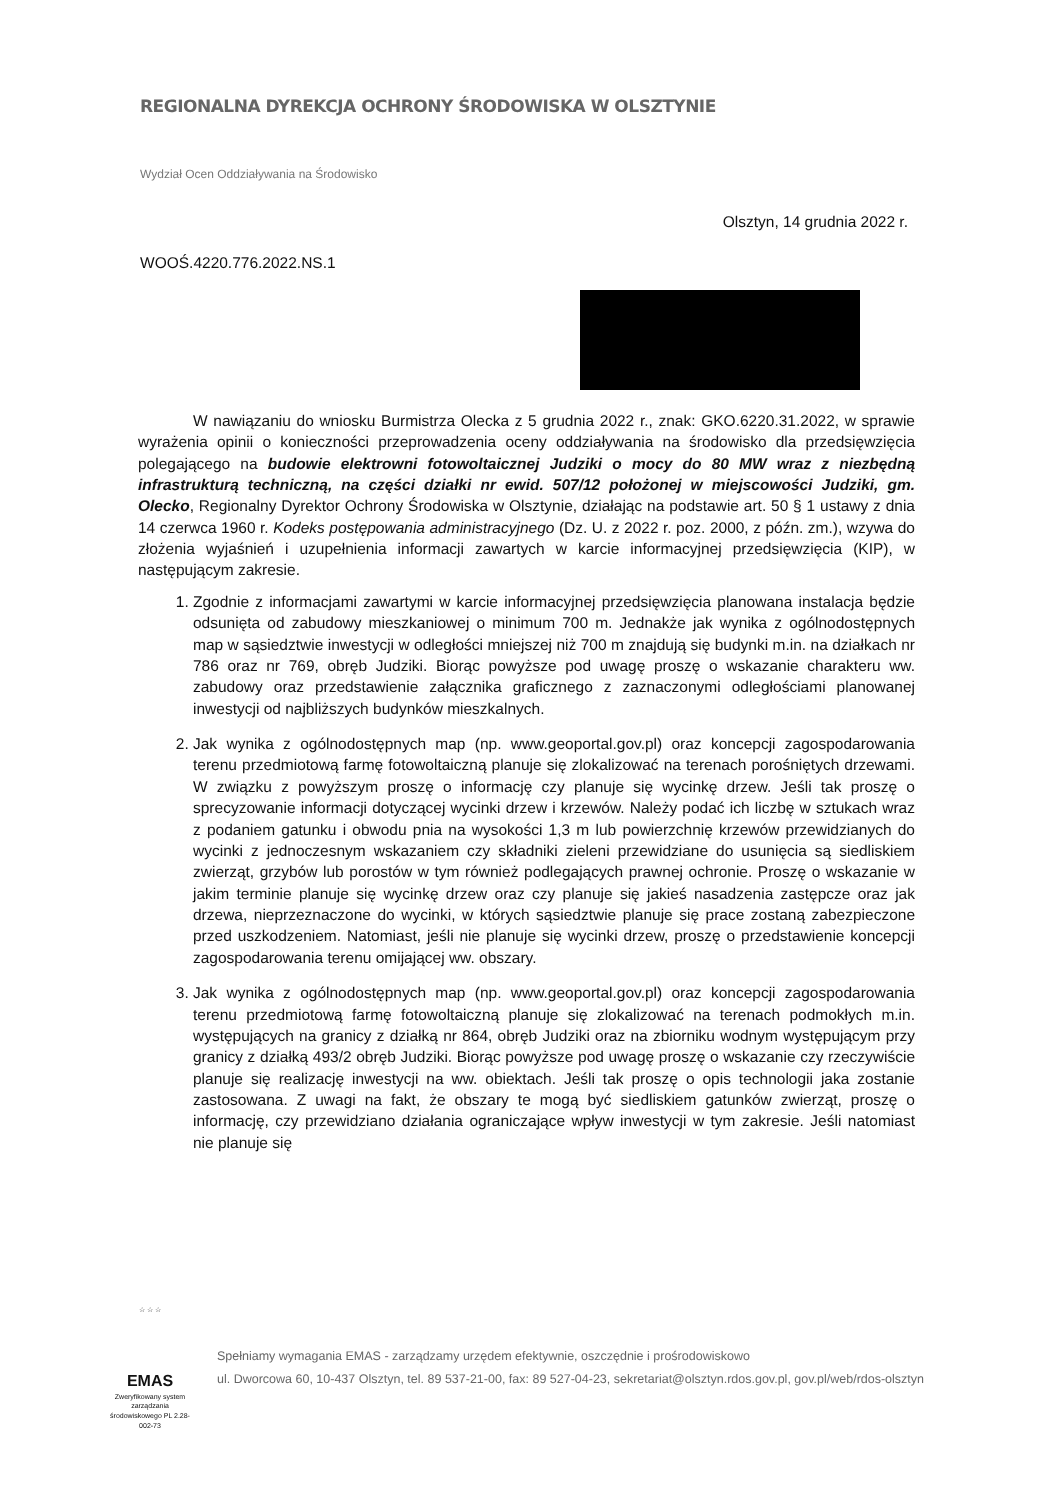REGIONALNA DYREKCJA OCHRONY ŚRODOWISKA W OLSZTYNIE
Wydział Ocen Oddziaływania na Środowisko
Olsztyn, 14 grudnia 2022 r.
WOOŚ.4220.776.2022.NS.1
W nawiązaniu do wniosku Burmistrza Olecka z 5 grudnia 2022 r., znak: GKO.6220.31.2022, w sprawie wyrażenia opinii o konieczności przeprowadzenia oceny oddziaływania na środowisko dla przedsięwzięcia polegającego na budowie elektrowni fotowoltaicznej Judziki o mocy do 80 MW wraz z niezbędną infrastrukturą techniczną, na części działki nr ewid. 507/12 położonej w miejscowości Judziki, gm. Olecko, Regionalny Dyrektor Ochrony Środowiska w Olsztynie, działając na podstawie art. 50 § 1 ustawy z dnia 14 czerwca 1960 r. Kodeks postępowania administracyjnego (Dz. U. z 2022 r. poz. 2000, z późn. zm.), wzywa do złożenia wyjaśnień i uzupełnienia informacji zawartych w karcie informacyjnej przedsięwzięcia (KIP), w następującym zakresie.
1. Zgodnie z informacjami zawartymi w karcie informacyjnej przedsięwzięcia planowana instalacja będzie odsunięta od zabudowy mieszkaniowej o minimum 700 m. Jednakże jak wynika z ogólnodostępnych map w sąsiedztwie inwestycji w odległości mniejszej niż 700 m znajdują się budynki m.in. na działkach nr 786 oraz nr 769, obręb Judziki. Biorąc powyższe pod uwagę proszę o wskazanie charakteru ww. zabudowy oraz przedstawienie załącznika graficznego z zaznaczonymi odległościami planowanej inwestycji od najbliższych budynków mieszkalnych.
2. Jak wynika z ogólnodostępnych map (np. www.geoportal.gov.pl) oraz koncepcji zagospodarowania terenu przedmiotową farmę fotowoltaiczną planuje się zlokalizować na terenach porośniętych drzewami. W związku z powyższym proszę o informację czy planuje się wycinkę drzew. Jeśli tak proszę o sprecyzowanie informacji dotyczącej wycinki drzew i krzewów. Należy podać ich liczbę w sztukach wraz z podaniem gatunku i obwodu pnia na wysokości 1,3 m lub powierzchnię krzewów przewidzianych do wycinki z jednoczesnym wskazaniem czy składniki zieleni przewidziane do usunięcia są siedliskiem zwierząt, grzybów lub porostów w tym również podlegających prawnej ochronie. Proszę o wskazanie w jakim terminie planuje się wycinkę drzew oraz czy planuje się jakieś nasadzenia zastępcze oraz jak drzewa, nieprzeznaczone do wycinki, w których sąsiedztwie planuje się prace zostaną zabezpieczone przed uszkodzeniem. Natomiast, jeśli nie planuje się wycinki drzew, proszę o przedstawienie koncepcji zagospodarowania terenu omijającej ww. obszary.
3. Jak wynika z ogólnodostępnych map (np. www.geoportal.gov.pl) oraz koncepcji zagospodarowania terenu przedmiotową farmę fotowoltaiczną planuje się zlokalizować na terenach podmokłych m.in. występujących na granicy z działką nr 864, obręb Judziki oraz na zbiorniku wodnym występującym przy granicy z działką 493/2 obręb Judziki. Biorąc powyższe pod uwagę proszę o wskazanie czy rzeczywiście planuje się realizację inwestycji na ww. obiektach. Jeśli tak proszę o opis technologii jaka zostanie zastosowana. Z uwagi na fakt, że obszary te mogą być siedliskiem gatunków zwierząt, proszę o informację, czy przewidziano działania ograniczające wpływ inwestycji w tym zakresie. Jeśli natomiast nie planuje się
☆ ☆ ☆
EMAS
Zweryfikowany system zarządzania środowiskowego PL 2.28-002-73
Spełniamy wymagania EMAS - zarządzamy urzędem efektywnie, oszczędnie i prośrodowiskowo
ul. Dworcowa 60, 10-437 Olsztyn, tel. 89 537-21-00, fax: 89 527-04-23, sekretariat@olsztyn.rdos.gov.pl, gov.pl/web/rdos-olsztyn